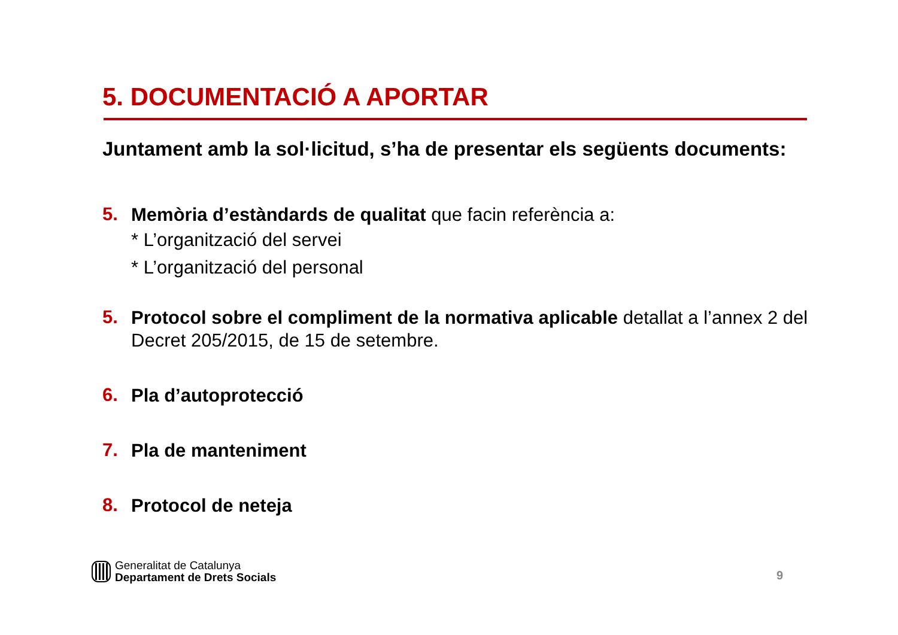5. DOCUMENTACIÓ A APORTAR
Juntament amb la sol·licitud, s’ha de presentar els següents documents:
5.
Memòria d’estàndards de qualitat que facin referència a:
* L’organització del servei
* L’organització del personal
5.
Protocol sobre el compliment de la normativa aplicable detallat a l’annex 2 del Decret 205/2015, de 15 de setembre.
6.
Pla d’autoprotecció
7.
Pla de manteniment
8.
Protocol de neteja
Generalitat de Catalunya
Departament de Drets Socials
9